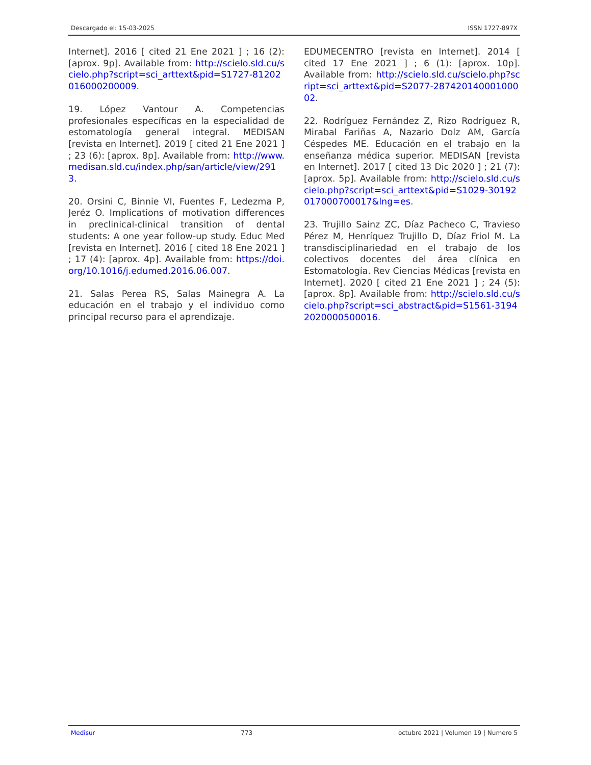Descargado el: 15-03-2025 ISSN 1727-897X
Internet]. 2016 [ cited 21 Ene 2021 ] ; 16 (2): [aprox. 9p]. Available from: http://scielo.sld.cu/scielo.php?script=sci_arttext&pid=S1727-81202016000200009.
19. López Vantour A. Competencias profesionales específicas en la especialidad de estomatología general integral. MEDISAN [revista en Internet]. 2019 [ cited 21 Ene 2021 ] ; 23 (6): [aprox. 8p]. Available from: http://www.medisan.sld.cu/index.php/san/article/view/2913.
20. Orsini C, Binnie VI, Fuentes F, Ledezma P, Jeréz O. Implications of motivation differences in preclinical-clinical transition of dental students: A one year follow-up study. Educ Med [revista en Internet]. 2016 [ cited 18 Ene 2021 ] ; 17 (4): [aprox. 4p]. Available from: https://doi.org/10.1016/j.edumed.2016.06.007.
21. Salas Perea RS, Salas Mainegra A. La educación en el trabajo y el individuo como principal recurso para el aprendizaje.
EDUMECENTRO [revista en Internet]. 2014 [ cited 17 Ene 2021 ] ; 6 (1): [aprox. 10p]. Available from: http://scielo.sld.cu/scielo.php?script=sci_arttext&pid=S2077-28742014000100002.
22. Rodríguez Fernández Z, Rizo Rodríguez R, Mirabal Fariñas A, Nazario Dolz AM, García Céspedes ME. Educación en el trabajo en la enseñanza médica superior. MEDISAN [revista en Internet]. 2017 [ cited 13 Dic 2020 ] ; 21 (7): [aprox. 5p]. Available from: http://scielo.sld.cu/scielo.php?script=sci_arttext&pid=S1029-30192017000700017&lng=es.
23. Trujillo Sainz ZC, Díaz Pacheco C, Travieso Pérez M, Henríquez Trujillo D, Díaz Friol M. La transdisciplinariedad en el trabajo de los colectivos docentes del área clínica en Estomatología. Rev Ciencias Médicas [revista en Internet]. 2020 [ cited 21 Ene 2021 ] ; 24 (5): [aprox. 8p]. Available from: http://scielo.sld.cu/scielo.php?script=sci_abstract&pid=S1561-31942020000500016.
Medisur 773 octubre 2021 | Volumen 19 | Numero 5